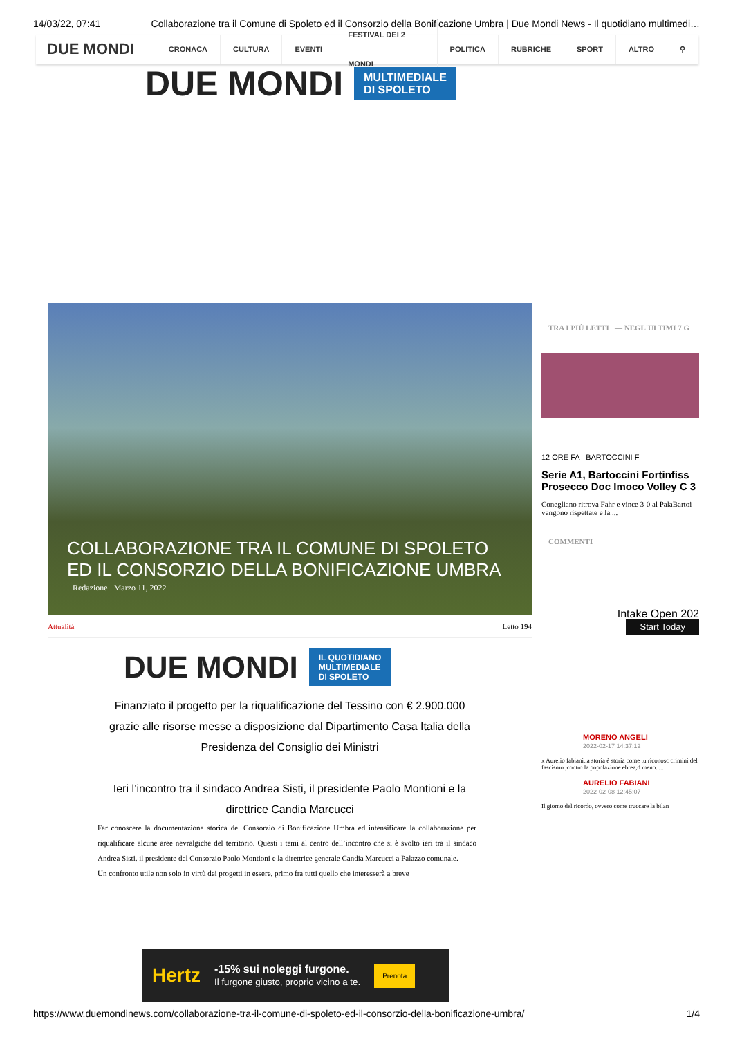14/03/22, 07:41 Collaborazione tra il Comune di Spoleto ed il Consorzio della Bonificazione Umbra | Due Mondi News - Il quotidiano multimedi…
DUE MONDI
CRONACA CULTURA EVENTI FESTIVAL DEI 2 MONDI POLITICA RUBRICHE SPORT ALTRO ⚲
DUE MONDI
MULTIMEDIALE
DI SPOLETO
COLLABORAZIONE TRA IL COMUNE DI SPOLETO ED IL CONSORZIO DELLA BONIFICAZIONE UMBRA
Redazione Marzo 11, 2022
Attualità Letto 194
DUE MONDI
IL QUOTIDIANO
MULTIMEDIALE
DI SPOLETO
Finanziato il progetto per la riqualificazione del Tessino con € 2.900.000 grazie alle risorse messe a disposizione dal Dipartimento Casa Italia della Presidenza del Consiglio dei Ministri
Ieri l’incontro tra il sindaco Andrea Sisti, il presidente Paolo Montioni e la direttrice Candia Marcucci
Far conoscere la documentazione storica del Consorzio di Bonificazione Umbra ed intensificare la collaborazione per riqualificare alcune aree nevralgiche del territorio. Questi i temi al centro dell’incontro che si è svolto ieri tra il sindaco Andrea Sisti, il presidente del Consorzio Paolo Montioni e la direttrice generale Candia Marcucci a Palazzo comunale.
Un confronto utile non solo in virtù dei progetti in essere, primo fra tutti quello che interesserà a breve
TRA I PIÙ LETTI — NEGL'ULTIMI 7 G
12 ORE FA BARTOCCINI F
Serie A1, Bartoccini Fortinfiss Prosecco Doc Imoco Volley C 3
Conegliano ritrova Fahr e vince 3-0 al PalaBartoi vengono rispettate e la ...
COMMENTI
Intake Open 202
Start Today
MORENO ANGELI
2022-02-17 14:37:12
x Aurelio fabiani,la storia è storia come tu riconosc crimini del fascismo ,contro la popolazione ebrea,d meno.....
AURELIO FABIANI
2022-02-08 12:45:07
Il giorno del ricordo, ovvero come truccare la bilan
Hertz
-15% sui noleggi furgone.
Il furgone giusto, proprio vicino a te.
Prenota
https://www.duemondinews.com/collaborazione-tra-il-comune-di-spoleto-ed-il-consorzio-della-bonificazione-umbra/ 1/4